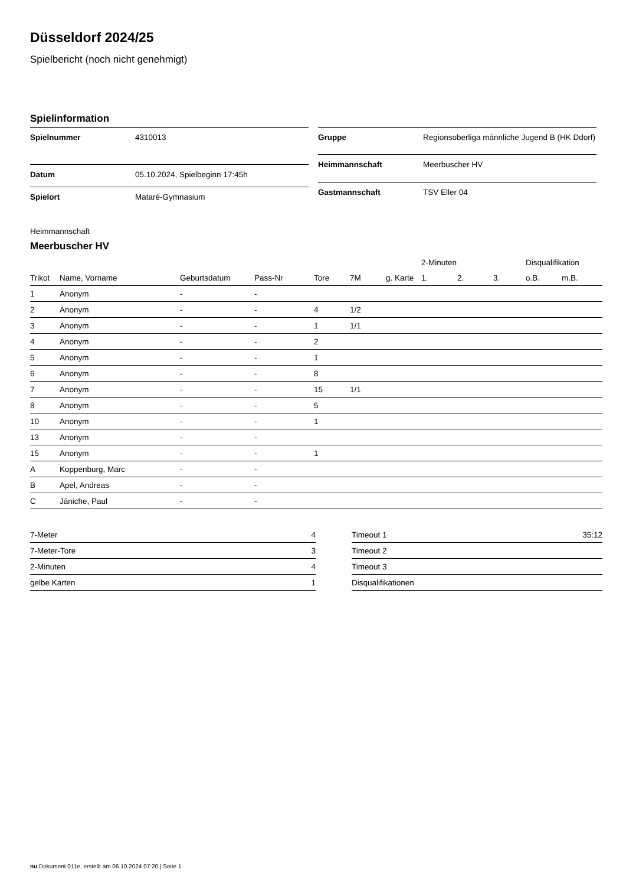Düsseldorf 2024/25
Spielbericht (noch nicht genehmigt)
Spielinformation
| Spielnummer | 4310013 |
| Datum | 05.10.2024, Spielbeginn 17:45h |
| Spielort | Mataré-Gymnasium |
| Gruppe | Regionsoberliga männliche Jugend B (HK Ddorf) |
| Heimmannschaft | Meerbuscher HV |
| Gastmannschaft | TSV Eller 04 |
Heimmannschaft
Meerbuscher HV
| | | | | | | | 2-Minuten | | | Disqualifikation | |
| --- | --- | --- | --- | --- | --- | --- | --- | --- | --- | --- | --- |
| Trikot | Name, Vorname | Geburtsdatum | Pass-Nr | Tore | 7M | g. Karte | 1. | 2. | 3. | o.B. | m.B. |
| 1 | Anonym | - | - | | | | | | | | |
| 2 | Anonym | - | - | 4 | 1/2 | | | | | | |
| 3 | Anonym | - | - | 1 | 1/1 | | | | | | |
| 4 | Anonym | - | - | 2 | | | | | | | |
| 5 | Anonym | - | - | 1 | | | | | | | |
| 6 | Anonym | - | - | 8 | | | | | | | |
| 7 | Anonym | - | - | 15 | 1/1 | | | | | | |
| 8 | Anonym | - | - | 5 | | | | | | | |
| 10 | Anonym | - | - | 1 | | | | | | | |
| 13 | Anonym | - | - | | | | | | | | |
| 15 | Anonym | - | - | 1 | | | | | | | |
| A | Koppenburg, Marc | - | - | | | | | | | | |
| B | Apel, Andreas | - | - | | | | | | | | |
| C | Jäniche, Paul | - | - | | | | | | | | |
| 7-Meter | 4 |
| 7-Meter-Tore | 3 |
| 2-Minuten | 4 |
| gelbe Karten | 1 |
| Timeout 1 | 35:12 |
| Timeout 2 | |
| Timeout 3 | |
| Disqualifikationen | |
nu.Dokument 011e, erstellt am 06.10.2024 07:20 | Seite 1